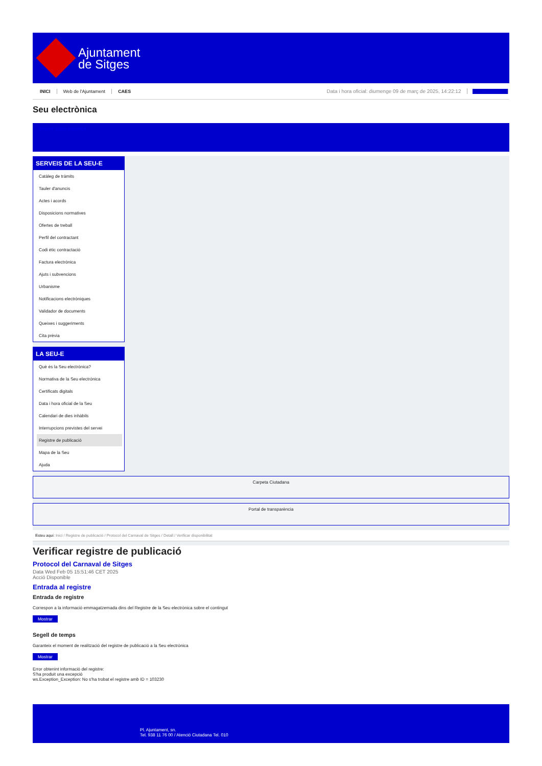Ajuntament
de Sitges
INICI Web de l'Ajuntament CAES Data i hora oficial: diumenge 09 de març de 2025, 14:22:12 Sincronitza
Seu electrònica
Obtenir còpia autèntica
SERVEIS DE LA SEU-E
Catàleg de tràmits
Tauler d'anuncis
Actes i acords
Disposicions normatives
Ofertes de treball
Perfil del contractant
Codi ètic contractació
Factura electrònica
Ajuts i subvencions
Urbanisme
Notificacions electròniques
Validador de documents
Queixes i suggeriments
Cita prèvia
LA SEU-E
Què és la Seu electrònica?
Normativa de la Seu electrònica
Certificats digitals
Data i hora oficial de la Seu
Calendari de dies inhàbils
Interrupcions previstes del servei
Registre de publicació
Mapa de la Seu
Ajuda
Carpeta Ciutadana
Portal de transparència
Esteu aquí: Inici / Registre de publicació / Protocol del Carnaval de Sitges / Detall / Verificar disponibilitat
Verificar registre de publicació
Protocol del Carnaval de Sitges
Data Wed Feb 05 15:51:46 CET 2025
Acció Disponible
Entrada al registre
Entrada de registre
Correspon a la informació emmagatzemada dins del Registre de la Seu electrònica sobre el contingut
Mostrar
Segell de temps
Garanteix el moment de realització del registre de publicació a la Seu electrònica
Mostrar
Error obtenint informació del registre:
S'ha produit una excepció
ws.Exception_Exception: No s'ha trobat el registre amb ID = 103230
Pl. Ajuntament, sn.
Tel. 938 11 76 00 / Atenció Ciutadana Tel. 010